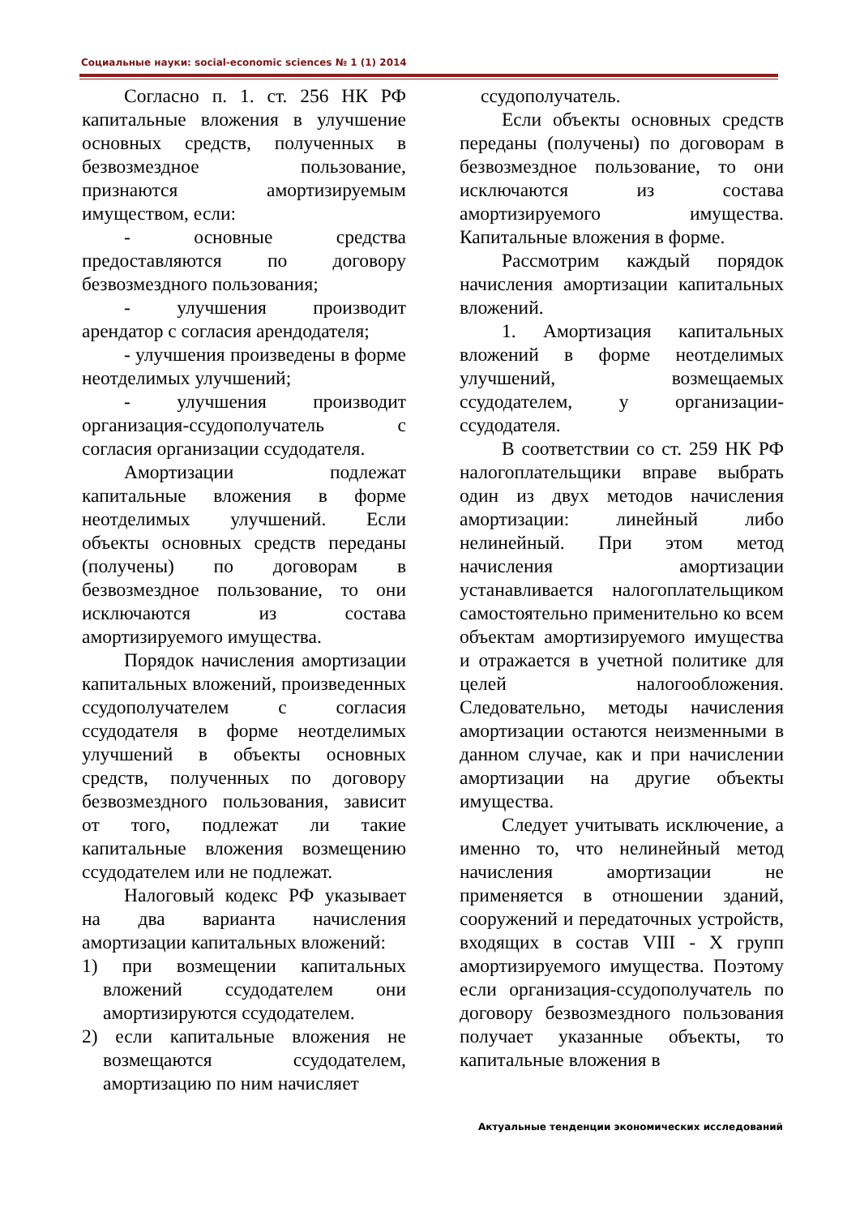Социальные науки: social-economic sciences № 1 (1) 2014
Согласно п. 1. ст. 256 НК РФ капитальные вложения в улучшение основных средств, полученных в безвозмездное пользование, признаются амортизируемым имуществом, если:
- основные средства предоставляются по договору безвозмездного пользования;
- улучшения производит арендатор с согласия арендодателя;
- улучшения произведены в форме неотделимых улучшений;
- улучшения производит организация-ссудополучатель с согласия организации ссудодателя.
Амортизации подлежат капитальные вложения в форме неотделимых улучшений. Если объекты основных средств переданы (получены) по договорам в безвозмездное пользование, то они исключаются из состава амортизируемого имущества.
Порядок начисления амортизации капитальных вложений, произведенных ссудополучателем с согласия ссудодателя в форме неотделимых улучшений в объекты основных средств, полученных по договору безвозмездного пользования, зависит от того, подлежат ли такие капитальные вложения возмещению ссудодателем или не подлежат.
Налоговый кодекс РФ указывает на два варианта начисления амортизации капитальных вложений:
1) при возмещении капитальных вложений ссудодателем они амортизируются ссудодателем.
2) если капитальные вложения не возмещаются ссудодателем, амортизацию по ним начисляет
ссудополучатель.
Если объекты основных средств переданы (получены) по договорам в безвозмездное пользование, то они исключаются из состава амортизируемого имущества. Капитальные вложения в форме.
Рассмотрим каждый порядок начисления амортизации капитальных вложений.
1. Амортизация капитальных вложений в форме неотделимых улучшений, возмещаемых ссудодателем, у организации-ссудодателя.
В соответствии со ст. 259 НК РФ налогоплательщики вправе выбрать один из двух методов начисления амортизации: линейный либо нелинейный. При этом метод начисления амортизации устанавливается налогоплательщиком самостоятельно применительно ко всем объектам амортизируемого имущества и отражается в учетной политике для целей налогообложения. Следовательно, методы начисления амортизации остаются неизменными в данном случае, как и при начислении амортизации на другие объекты имущества.
Следует учитывать исключение, а именно то, что нелинейный метод начисления амортизации не применяется в отношении зданий, сооружений и передаточных устройств, входящих в состав VIII - X групп амортизируемого имущества. Поэтому если организация-ссудополучатель по договору безвозмездного пользования получает указанные объекты, то капитальные вложения в
Актуальные тенденции экономических исследований